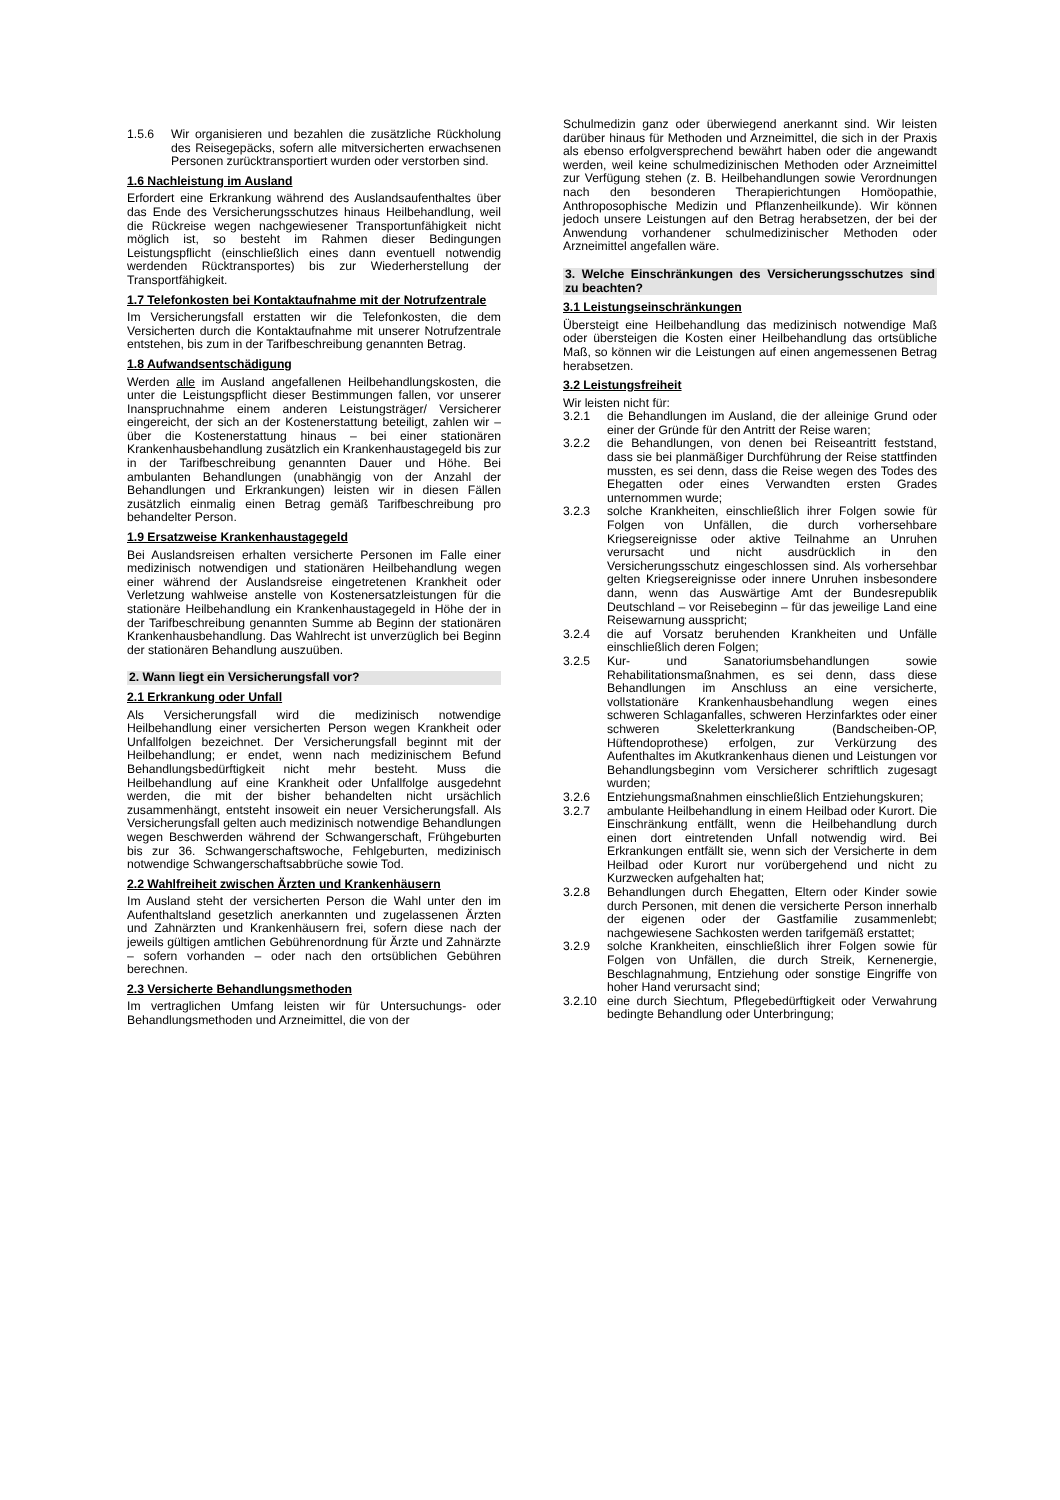1.5.6 Wir organisieren und bezahlen die zusätzliche Rückholung des Reisegepäcks, sofern alle mitversicherten erwachsenen Personen zurücktransportiert wurden oder verstorben sind.
1.6 Nachleistung im Ausland
Erfordert eine Erkrankung während des Auslandsaufenthaltes über das Ende des Versicherungsschutzes hinaus Heilbehandlung, weil die Rückreise wegen nachgewiesener Transportunfähigkeit nicht möglich ist, so besteht im Rahmen dieser Bedingungen Leistungspflicht (einschließlich eines dann eventuell notwendig werdenden Rücktransportes) bis zur Wiederherstellung der Transportfähigkeit.
1.7 Telefonkosten bei Kontaktaufnahme mit der Notrufzentrale
Im Versicherungsfall erstatten wir die Telefonkosten, die dem Versicherten durch die Kontaktaufnahme mit unserer Notrufzentrale entstehen, bis zum in der Tarifbeschreibung genannten Betrag.
1.8 Aufwandsentschädigung
Werden alle im Ausland angefallenen Heilbehandlungskosten, die unter die Leistungspflicht dieser Bestimmungen fallen, vor unserer Inanspruchnahme einem anderen Leistungsträger/ Versicherer eingereicht, der sich an der Kostenerstattung beteiligt, zahlen wir – über die Kostenerstattung hinaus – bei einer stationären Krankenhausbehandlung zusätzlich ein Krankenhaustagegeld bis zur in der Tarifbeschreibung genannten Dauer und Höhe. Bei ambulanten Behandlungen (unabhängig von der Anzahl der Behandlungen und Erkrankungen) leisten wir in diesen Fällen zusätzlich einmalig einen Betrag gemäß Tarifbeschreibung pro behandelter Person.
1.9 Ersatzweise Krankenhaustagegeld
Bei Auslandsreisen erhalten versicherte Personen im Falle einer medizinisch notwendigen und stationären Heilbehandlung wegen einer während der Auslandsreise eingetretenen Krankheit oder Verletzung wahlweise anstelle von Kostenersatzleistungen für die stationäre Heilbehandlung ein Krankenhaustagegeld in Höhe der in der Tarifbeschreibung genannten Summe ab Beginn der stationären Krankenhausbehandlung. Das Wahlrecht ist unverzüglich bei Beginn der stationären Behandlung auszuüben.
2. Wann liegt ein Versicherungsfall vor?
2.1 Erkrankung oder Unfall
Als Versicherungsfall wird die medizinisch notwendige Heilbehandlung einer versicherten Person wegen Krankheit oder Unfallfolgen bezeichnet. Der Versicherungsfall beginnt mit der Heilbehandlung; er endet, wenn nach medizinischem Befund Behandlungsbedürftigkeit nicht mehr besteht. Muss die Heilbehandlung auf eine Krankheit oder Unfallfolge ausgedehnt werden, die mit der bisher behandelten nicht ursächlich zusammenhängt, entsteht insoweit ein neuer Versicherungsfall. Als Versicherungsfall gelten auch medizinisch notwendige Behandlungen wegen Beschwerden während der Schwangerschaft, Frühgeburten bis zur 36. Schwangerschaftswoche, Fehlgeburten, medizinisch notwendige Schwangerschaftsabbrüche sowie Tod.
2.2 Wahlfreiheit zwischen Ärzten und Krankenhäusern
Im Ausland steht der versicherten Person die Wahl unter den im Aufenthaltsland gesetzlich anerkannten und zugelassenen Ärzten und Zahnärzten und Krankenhäusern frei, sofern diese nach der jeweils gültigen amtlichen Gebührenordnung für Ärzte und Zahnärzte – sofern vorhanden – oder nach den ortsüblichen Gebühren berechnen.
2.3 Versicherte Behandlungsmethoden
Im vertraglichen Umfang leisten wir für Untersuchungs- oder Behandlungsmethoden und Arzneimittel, die von der
Schulmedizin ganz oder überwiegend anerkannt sind. Wir leisten darüber hinaus für Methoden und Arzneimittel, die sich in der Praxis als ebenso erfolgversprechend bewährt haben oder die angewandt werden, weil keine schulmedizinischen Methoden oder Arzneimittel zur Verfügung stehen (z. B. Heilbehandlungen sowie Verordnungen nach den besonderen Therapierichtungen Homöopathie, Anthroposophische Medizin und Pflanzenheilkunde). Wir können jedoch unsere Leistungen auf den Betrag herabsetzen, der bei der Anwendung vorhandener schulmedizinischer Methoden oder Arzneimittel angefallen wäre.
3. Welche Einschränkungen des Versicherungsschutzes sind zu beachten?
3.1 Leistungseinschränkungen
Übersteigt eine Heilbehandlung das medizinisch notwendige Maß oder übersteigen die Kosten einer Heilbehandlung das ortsübliche Maß, so können wir die Leistungen auf einen angemessenen Betrag herabsetzen.
3.2 Leistungsfreiheit
Wir leisten nicht für:
3.2.1 die Behandlungen im Ausland, die der alleinige Grund oder einer der Gründe für den Antritt der Reise waren;
3.2.2 die Behandlungen, von denen bei Reiseantritt feststand, dass sie bei planmäßiger Durchführung der Reise stattfinden mussten, es sei denn, dass die Reise wegen des Todes des Ehegatten oder eines Verwandten ersten Grades unternommen wurde;
3.2.3 solche Krankheiten, einschließlich ihrer Folgen sowie für Folgen von Unfällen, die durch vorhersehbare Kriegsereignisse oder aktive Teilnahme an Unruhen verursacht und nicht ausdrücklich in den Versicherungsschutz eingeschlossen sind. Als vorhersehbar gelten Kriegsereignisse oder innere Unruhen insbesondere dann, wenn das Auswärtige Amt der Bundesrepublik Deutschland – vor Reisebeginn – für das jeweilige Land eine Reisewarnung ausspricht;
3.2.4 die auf Vorsatz beruhenden Krankheiten und Unfälle einschließlich deren Folgen;
3.2.5 Kur- und Sanatoriumsbehandlungen sowie Rehabilitationsmaßnahmen, es sei denn, dass diese Behandlungen im Anschluss an eine versicherte, vollstationäre Krankenhausbehandlung wegen eines schweren Schlaganfalles, schweren Herzinfarktes oder einer schweren Skeletterkrankung (Bandscheiben-OP, Hüftendoprothese) erfolgen, zur Verkürzung des Aufenthaltes im Akutkrankenhaus dienen und Leistungen vor Behandlungsbeginn vom Versicherer schriftlich zugesagt wurden;
3.2.6 Entziehungsmaßnahmen einschließlich Entziehungskuren;
3.2.7 ambulante Heilbehandlung in einem Heilbad oder Kurort. Die Einschränkung entfällt, wenn die Heilbehandlung durch einen dort eintretenden Unfall notwendig wird. Bei Erkrankungen entfällt sie, wenn sich der Versicherte in dem Heilbad oder Kurort nur vorübergehend und nicht zu Kurzwecken aufgehalten hat;
3.2.8 Behandlungen durch Ehegatten, Eltern oder Kinder sowie durch Personen, mit denen die versicherte Person innerhalb der eigenen oder der Gastfamilie zusammenlebt; nachgewiesene Sachkosten werden tarifgemäß erstattet;
3.2.9 solche Krankheiten, einschließlich ihrer Folgen sowie für Folgen von Unfällen, die durch Streik, Kernenergie, Beschlagnahmung, Entziehung oder sonstige Eingriffe von hoher Hand verursacht sind;
3.2.10 eine durch Siechtum, Pflegebedürftigkeit oder Verwahrung bedingte Behandlung oder Unterbringung;